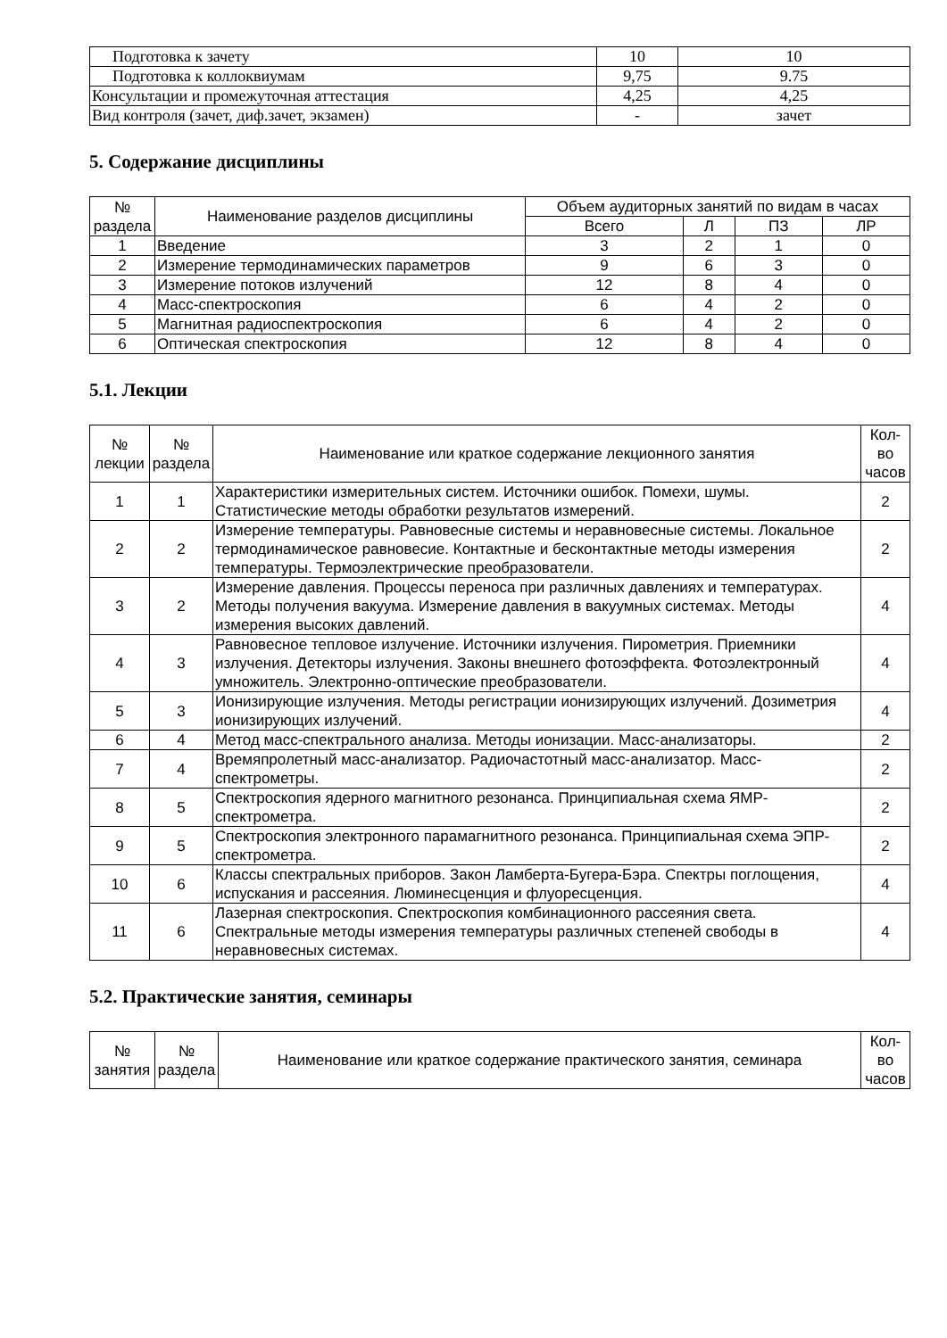| Подготовка к зачету | 10 | 10 |
| Подготовка к коллоквиумам | 9,75 | 9.75 |
| Консультации и промежуточная аттестация | 4,25 | 4,25 |
| Вид контроля (зачет, диф.зачет, экзамен) | - | зачет |
5. Содержание дисциплины
| № раздела | Наименование разделов дисциплины | Объем аудиторных занятий по видам в часах | | | |
| --- | --- | --- | --- | --- | --- |
| | | Всего | Л | ПЗ | ЛР |
| 1 | Введение | 3 | 2 | 1 | 0 |
| 2 | Измерение термодинамических параметров | 9 | 6 | 3 | 0 |
| 3 | Измерение потоков излучений | 12 | 8 | 4 | 0 |
| 4 | Масс-спектроскопия | 6 | 4 | 2 | 0 |
| 5 | Магнитная радиоспектроскопия | 6 | 4 | 2 | 0 |
| 6 | Оптическая спектроскопия | 12 | 8 | 4 | 0 |
5.1. Лекции
| № лекции | № раздела | Наименование или краткое содержание лекционного занятия | Кол-во часов |
| --- | --- | --- | --- |
| 1 | 1 | Характеристики измерительных систем. Источники ошибок. Помехи, шумы. Статистические методы обработки результатов измерений. | 2 |
| 2 | 2 | Измерение температуры. Равновесные системы и неравновесные системы. Локальное термодинамическое равновесие. Контактные и бесконтактные методы измерения температуры. Термоэлектрические преобразователи. | 2 |
| 3 | 2 | Измерение давления. Процессы переноса при различных давлениях и температурах. Методы получения вакуума. Измерение давления в вакуумных системах. Методы измерения высоких давлений. | 4 |
| 4 | 3 | Равновесное тепловое излучение. Источники излучения. Пирометрия. Приемники излучения. Детекторы излучения. Законы внешнего фотоэффекта. Фотоэлектронный умножитель. Электронно-оптические преобразователи. | 4 |
| 5 | 3 | Ионизирующие излучения. Методы регистрации ионизирующих излучений. Дозиметрия ионизирующих излучений. | 4 |
| 6 | 4 | Метод масс-спектрального анализа. Методы ионизации. Масс-анализаторы. | 2 |
| 7 | 4 | Времяпролетный масс-анализатор. Радиочастотный масс-анализатор. Масс-спектрометры. | 2 |
| 8 | 5 | Спектроскопия ядерного магнитного резонанса. Принципиальная схема ЯМР-спектрометра. | 2 |
| 9 | 5 | Спектроскопия электронного парамагнитного резонанса. Принципиальная схема ЭПР-спектрометра. | 2 |
| 10 | 6 | Классы спектральных приборов. Закон Ламберта-Бугера-Бэра. Спектры поглощения, испускания и рассеяния. Люминесценция и флуоресценция. | 4 |
| 11 | 6 | Лазерная спектроскопия. Спектроскопия комбинационного рассеяния света. Спектральные методы измерения температуры различных степеней свободы в неравновесных системах. | 4 |
5.2. Практические занятия, семинары
| № занятия | № раздела | Наименование или краткое содержание практического занятия, семинара | Кол-во часов |
| --- | --- | --- | --- |